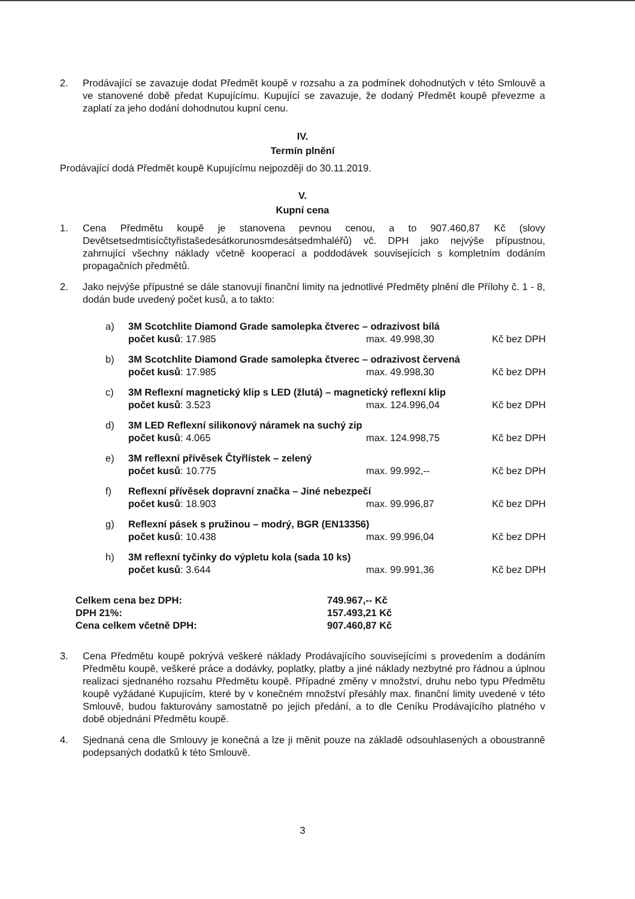2. Prodávající se zavazuje dodat Předmět koupě v rozsahu a za podmínek dohodnutých v této Smlouvě a ve stanovené době předat Kupujícímu. Kupující se zavazuje, že dodaný Předmět koupě převezme a zaplatí za jeho dodání dohodnutou kupní cenu.
IV.
Termín plnění
Prodávající dodá Předmět koupě Kupujícímu nejpozději do 30.11.2019.
V.
Kupní cena
1. Cena Předmětu koupě je stanovena pevnou cenou, a to 907.460,87 Kč (slovy Devětsetsedmtisícčtyřistašedesátkorunosmdesátsedmhaléřů) vč. DPH jako nejvýše přípustnou, zahrnující všechny náklady včetně kooperací a poddodávek souvisejících s kompletním dodáním propagačních předmětů.
2. Jako nejvýše přípustné se dále stanovují finanční limity na jednotlivé Předměty plnění dle Přílohy č. 1 - 8, dodán bude uvedený počet kusů, a to takto:
a) 3M Scotchlite Diamond Grade samolepka čtverec – odrazivost bílá
počet kusů: 17.985 max. 49.998,30 Kč bez DPH
b) 3M Scotchlite Diamond Grade samolepka čtverec – odrazivost červená
počet kusů: 17.985 max. 49.998,30 Kč bez DPH
c) 3M Reflexní magnetický klip s LED (žlutá) – magnetický reflexní klip
počet kusů: 3.523 max. 124.996,04 Kč bez DPH
d) 3M LED Reflexní silikonový náramek na suchý zip
počet kusů: 4.065 max. 124.998,75 Kč bez DPH
e) 3M reflexní přívěsek Čtyřlístek – zelený
počet kusů: 10.775 max. 99.992,-- Kč bez DPH
f) Reflexní přívěsek dopravní značka – Jiné nebezpečí
počet kusů: 18.903 max. 99.996,87 Kč bez DPH
g) Reflexní pásek s pružinou – modrý, BGR (EN13356)
počet kusů: 10.438 max. 99.996,04 Kč bez DPH
h) 3M reflexní tyčinky do výpletu kola (sada 10 ks)
počet kusů: 3.644 max. 99.991,36 Kč bez DPH
| Celkem cena bez DPH: | 749.967,-- Kč |
| DPH 21%: | 157.493,21 Kč |
| Cena celkem včetně DPH: | 907.460,87 Kč |
3. Cena Předmětu koupě pokrývá veškeré náklady Prodávajícího souvisejícími s provedením a dodáním Předmětu koupě, veškeré práce a dodávky, poplatky, platby a jiné náklady nezbytné pro řádnou a úplnou realizaci sjednaného rozsahu Předmětu koupě. Případné změny v množství, druhu nebo typu Předmětu koupě vyžádané Kupujícím, které by v konečném množství přesáhly max. finanční limity uvedené v této Smlouvě, budou fakturovány samostatně po jejich předání, a to dle Ceníku Prodávajícího platného v době objednání Předmětu koupě.
4. Sjednaná cena dle Smlouvy je konečná a lze ji měnit pouze na základě odsouhlasených a oboustranně podepsaných dodatků k této Smlouvě.
3